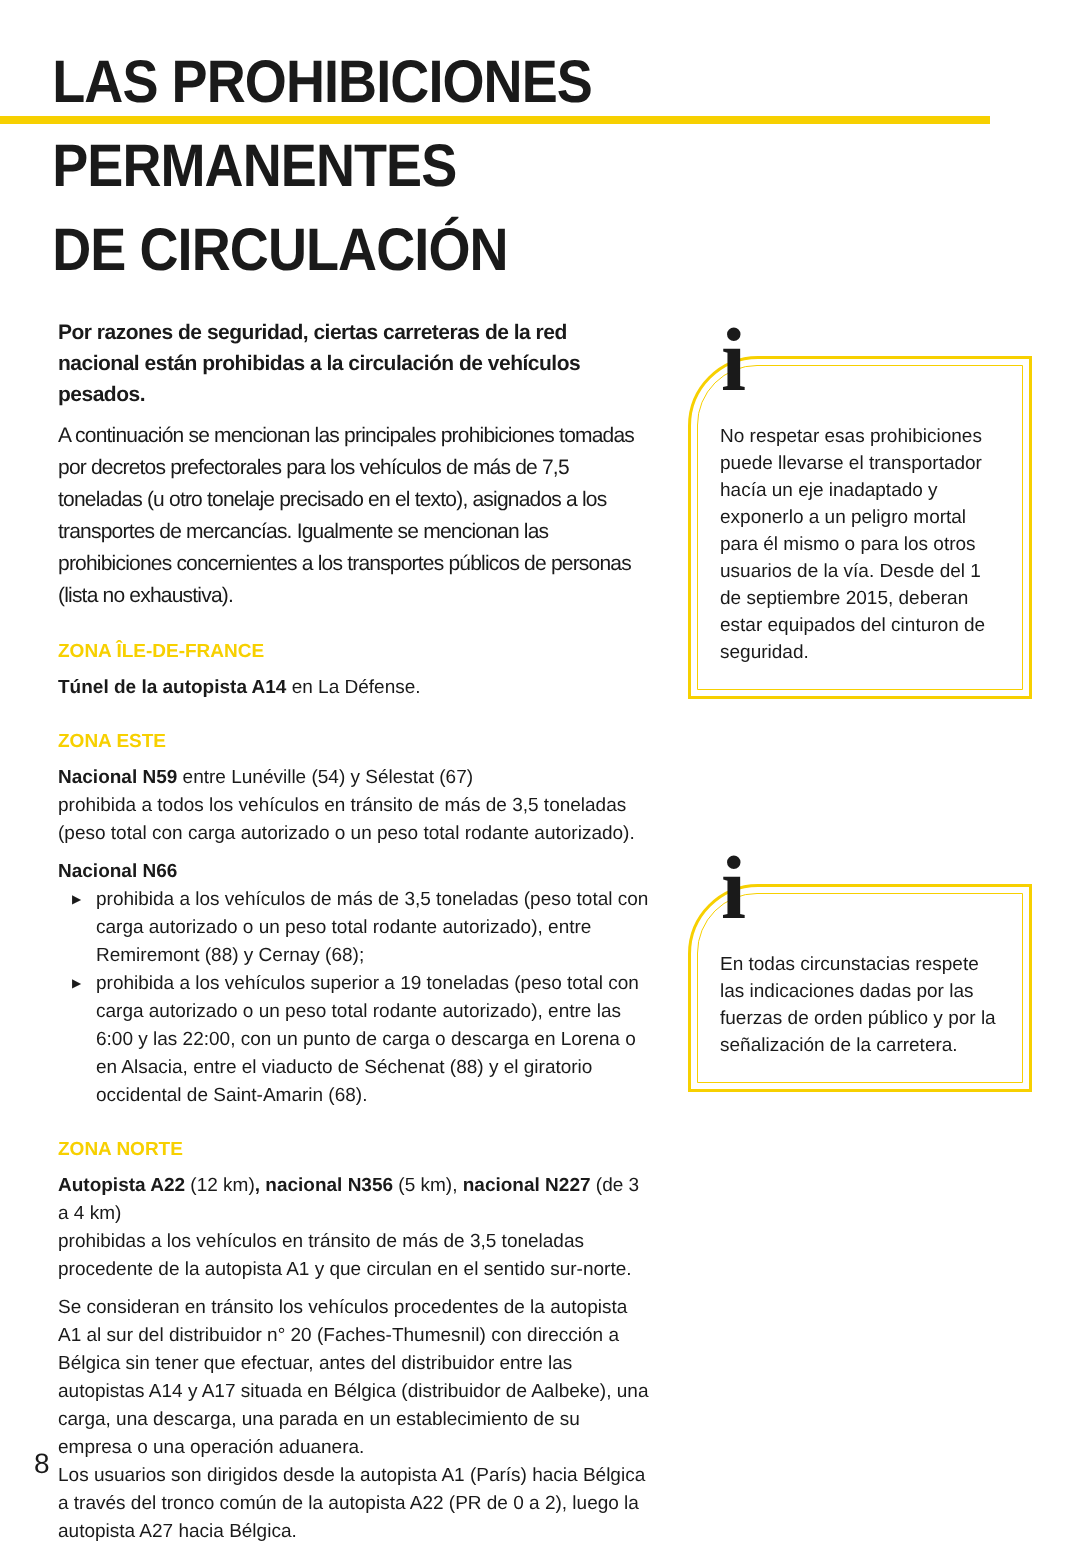LAS PROHIBICIONES PERMANENTES
DE CIRCULACIÓN
Por razones de seguridad, ciertas carreteras de la red nacional están prohibidas a la circulación de vehículos pesados.
A continuación se mencionan las principales prohibiciones tomadas por decretos prefectorales para los vehículos de más de 7,5 toneladas (u otro tonelaje precisado en el texto), asignados a los transportes de mercancías. Igualmente se mencionan las prohibiciones concernientes a los transportes públicos de personas (lista no exhaustiva).
ZONA ÎLE-DE-FRANCE
Túnel de la autopista A14 en La Défense.
ZONA ESTE
Nacional N59 entre Lunéville (54) y Sélestat (67)
prohibida a todos los vehículos en tránsito de más de 3,5 toneladas (peso total con carga autorizado o un peso total rodante autorizado).
Nacional N66
▶ prohibida a los vehículos de más de 3,5 toneladas (peso total con carga autorizado o un peso total rodante autorizado), entre Remiremont (88) y Cernay (68);
▶ prohibida a los vehículos superior a 19 toneladas (peso total con carga autorizado o un peso total rodante autorizado), entre las 6:00 y las 22:00, con un punto de carga o descarga en Lorena o en Alsacia, entre el viaducto de Séchenat (88) y el giratorio occidental de Saint-Amarin (68).
ZONA NORTE
Autopista A22 (12 km), nacional N356 (5 km), nacional N227 (de 3 a 4 km)
prohibidas a los vehículos en tránsito de más de 3,5 toneladas procedente de la autopista A1 y que circulan en el sentido sur-norte.
Se consideran en tránsito los vehículos procedentes de la autopista A1 al sur del distribuidor n° 20 (Faches-Thumesnil) con dirección a Bélgica sin tener que efectuar, antes del distribuidor entre las autopistas A14 y A17 situada en Bélgica (distribuidor de Aalbeke), una carga, una descarga, una parada en un establecimiento de su empresa o una operación aduanera.
Los usuarios son dirigidos desde la autopista A1 (París) hacia Bélgica a través del tronco común de la autopista A22 (PR de 0 a 2), luego la autopista A27 hacia Bélgica.
i
No respetar esas prohibiciones puede llevarse el transportador hacía un eje inadaptado y exponerlo a un peligro mortal para él mismo o para los otros usuarios de la vía. Desde del 1 de septiembre 2015, deberan estar equipados del cinturon de seguridad.
i
En todas circunstacias respete las indicaciones dadas por las fuerzas de orden público y por la señalización de la carretera.
8